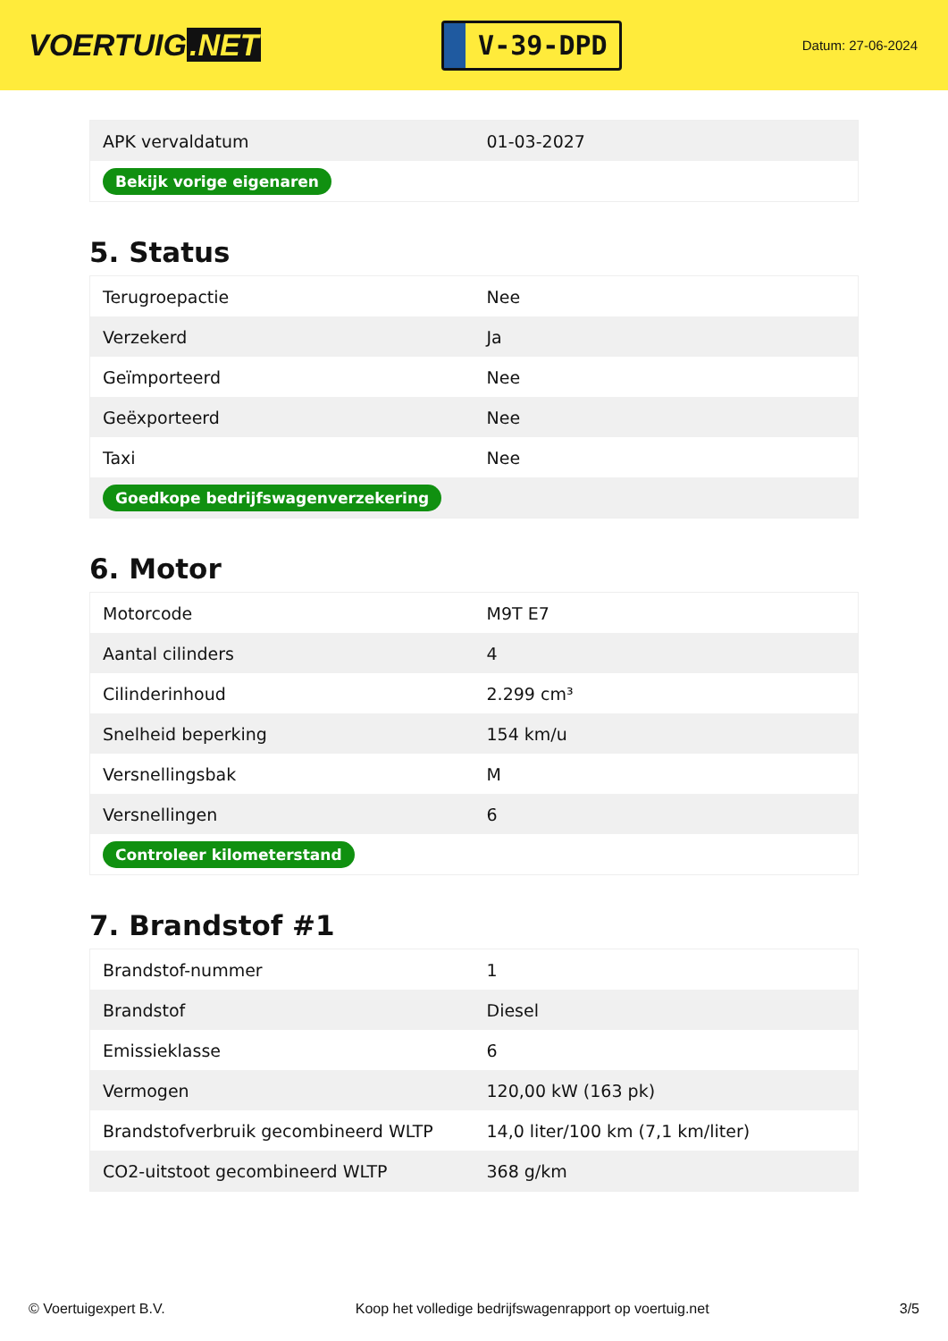VOERTUIG.NET
V-39-DPD
Datum: 27-06-2024
| APK vervaldatum | 01-03-2027 |
| Bekijk vorige eigenaren | |
5. Status
| Terugroepactie | Nee |
| Verzekerd | Ja |
| Geïmporteerd | Nee |
| Geëxporteerd | Nee |
| Taxi | Nee |
| Goedkope bedrijfswagenverzekering | |
6. Motor
| Motorcode | M9T E7 |
| Aantal cilinders | 4 |
| Cilinderinhoud | 2.299 cm³ |
| Snelheid beperking | 154 km/u |
| Versnellingsbak | M |
| Versnellingen | 6 |
| Controleer kilometerstand | |
7. Brandstof #1
| Brandstof-nummer | 1 |
| Brandstof | Diesel |
| Emissieklasse | 6 |
| Vermogen | 120,00 kW (163 pk) |
| Brandstofverbruik gecombineerd WLTP | 14,0 liter/100 km (7,1 km/liter) |
| CO2-uitstoot gecombineerd WLTP | 368 g/km |
© Voertuigexpert B.V. Koop het volledige bedrijfswagenrapport op voertuig.net 3/5